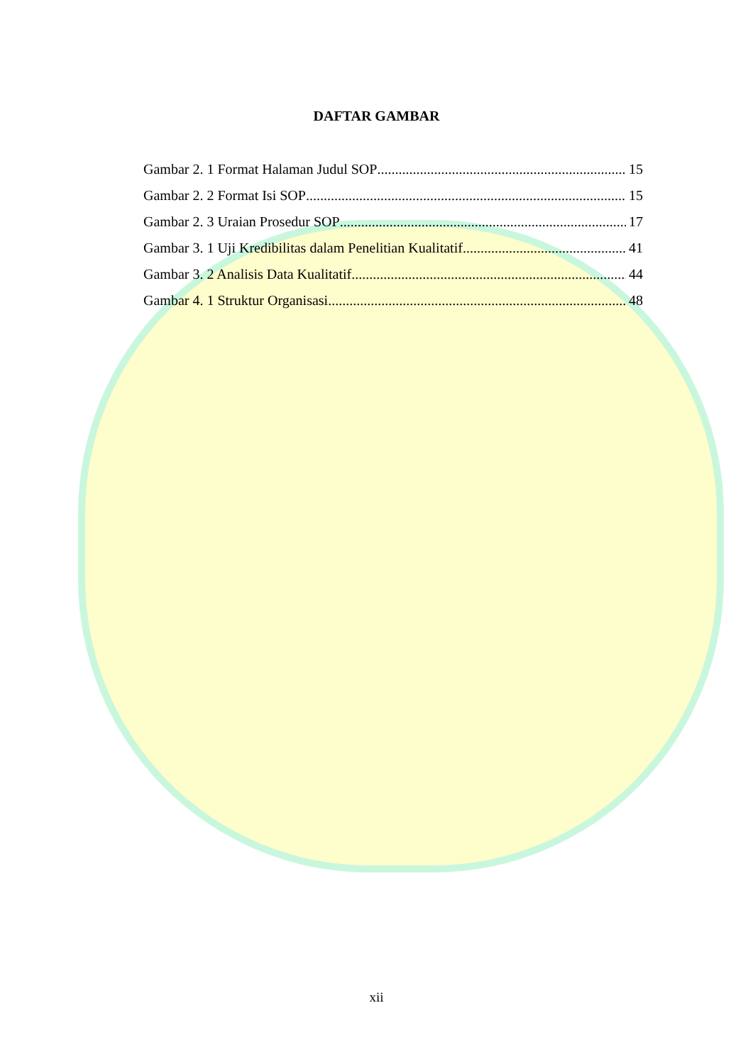DAFTAR GAMBAR
Gambar 2. 1 Format Halaman Judul SOP 15
Gambar 2. 2 Format Isi SOP 15
Gambar 2. 3 Uraian Prosedur SOP 17
Gambar 3. 1 Uji Kredibilitas dalam Penelitian Kualitatif 41
Gambar 3. 2 Analisis Data Kualitatif 44
Gambar 4. 1 Struktur Organisasi 48
xii